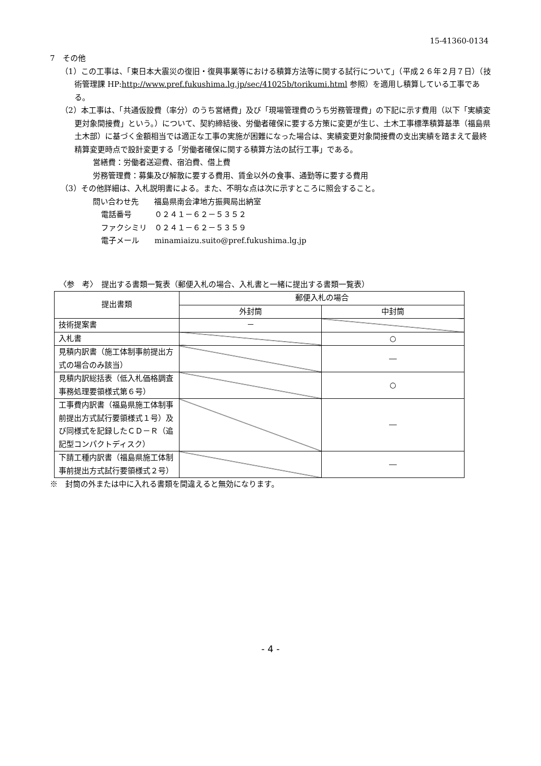15-41360-0134
7　その他
（1）この工事は、「東日本大震災の復旧・復興事業等における積算方法等に関する試行について」（平成２６年２月７日）（技術管理課 HP:http://www.pref.fukushima.lg.jp/sec/41025b/torikumi.html 参照）を適用し積算している工事である。
（2）本工事は、「共通仮設費（率分）のうち営繕費」及び「現場管理費のうち労務管理費」の下記に示す費用（以下「実績変更対象間接費」という。）について、契約締結後、労働者確保に要する方策に変更が生じ、土木工事標準積算基準（福島県土木部）に基づく金額相当では適正な工事の実施が困難になった場合は、実績変更対象間接費の支出実績を踏まえて最終精算変更時点で設計変更する「労働者確保に関する積算方法の試行工事」である。
営繕費：労働者送迎費、宿泊費、借上費
労務管理費：募集及び解散に要する費用、賃金以外の食事、通勤等に要する費用
（3）その他詳細は、入札説明書による。また、不明な点は次に示すところに照会すること。
問い合わせ先　　福島県南会津地方振興局出納室
電話番号　　　０２４１－６２－５３５２
ファクシミリ　０２４１－６２－５３５９
電子メール　　minamiaizu.suito@pref.fukushima.lg.jp
〈参　考〉　提出する書類一覧表（郵便入札の場合、入札書と一緒に提出する書類一覧表）
| 提出書類 | 郵便入札の場合 | |
| --- | --- | --- |
| | 外封筒 | 中封筒 |
| 技術提案書 | － | |
| 入札書 | | ○ |
| 見積内訳書（施工体制事前提出方式の場合のみ該当） | | ― |
| 見積内訳総括表（低入札価格調査事務処理要領様式第６号） | | ○ |
| 工事費内訳書（福島県施工体制事前提出方式試行要領様式１号）及び同様式を記録したＣＤ－Ｒ（追記型コンパクトディスク） | | ― |
| 下請工種内訳書（福島県施工体制事前提出方式試行要領様式２号） | | ― |
※　封筒の外または中に入れる書類を間違えると無効になります。
- 4 -